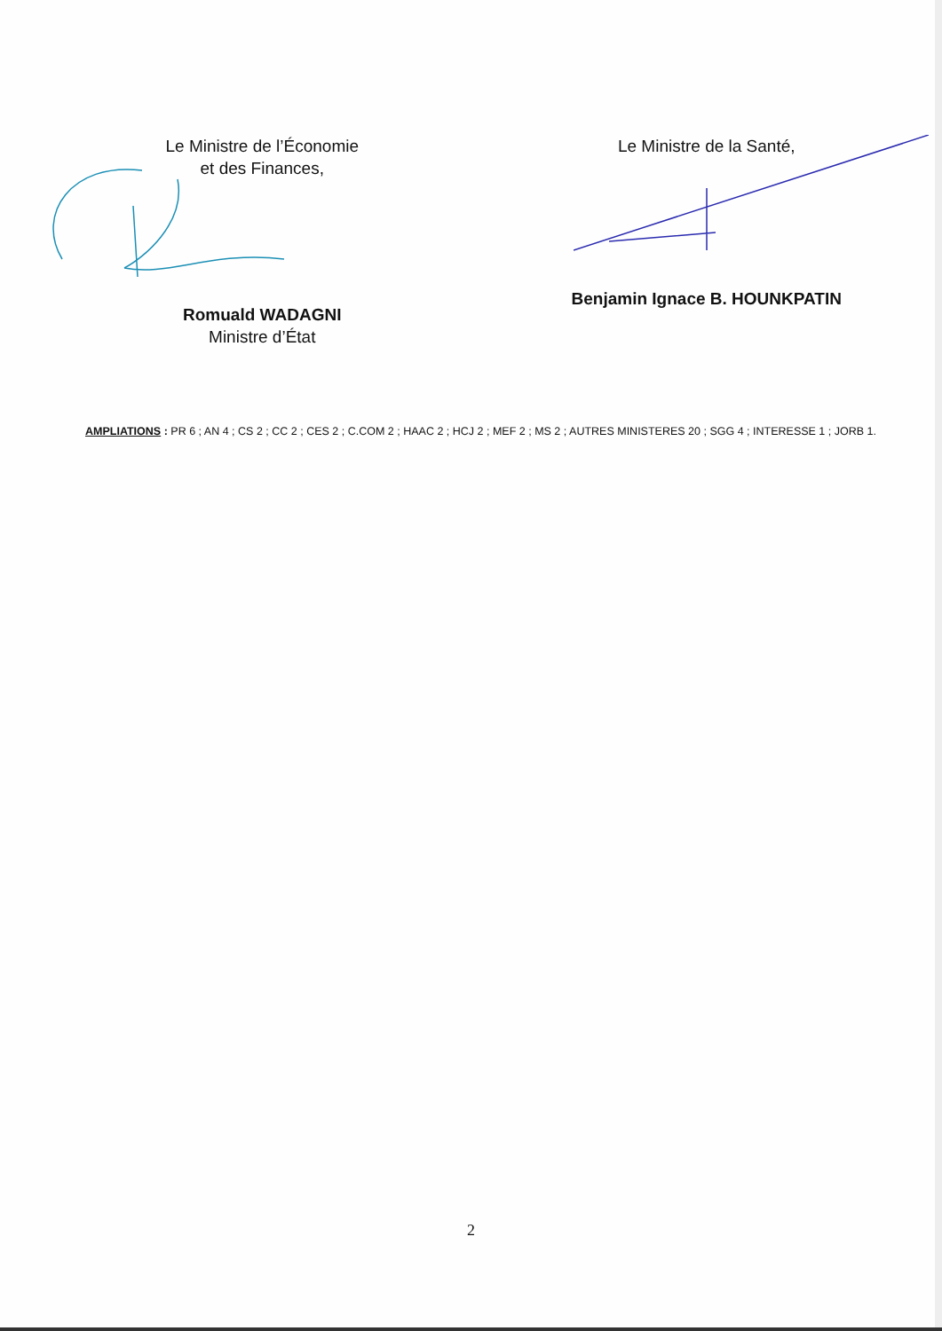Le Ministre de l’Économie
et des Finances,
Romuald WADAGNI
Ministre d’État
Le Ministre de la Santé,
Benjamin Ignace B. HOUNKPATIN
AMPLIATIONS : PR 6 ; AN 4 ; CS 2 ; CC 2 ; CES 2 ; C.COM 2 ; HAAC 2 ; HCJ 2 ; MEF 2 ; MS 2 ; AUTRES MINISTERES 20 ; SGG 4 ; INTERESSE 1 ; JORB 1.
2